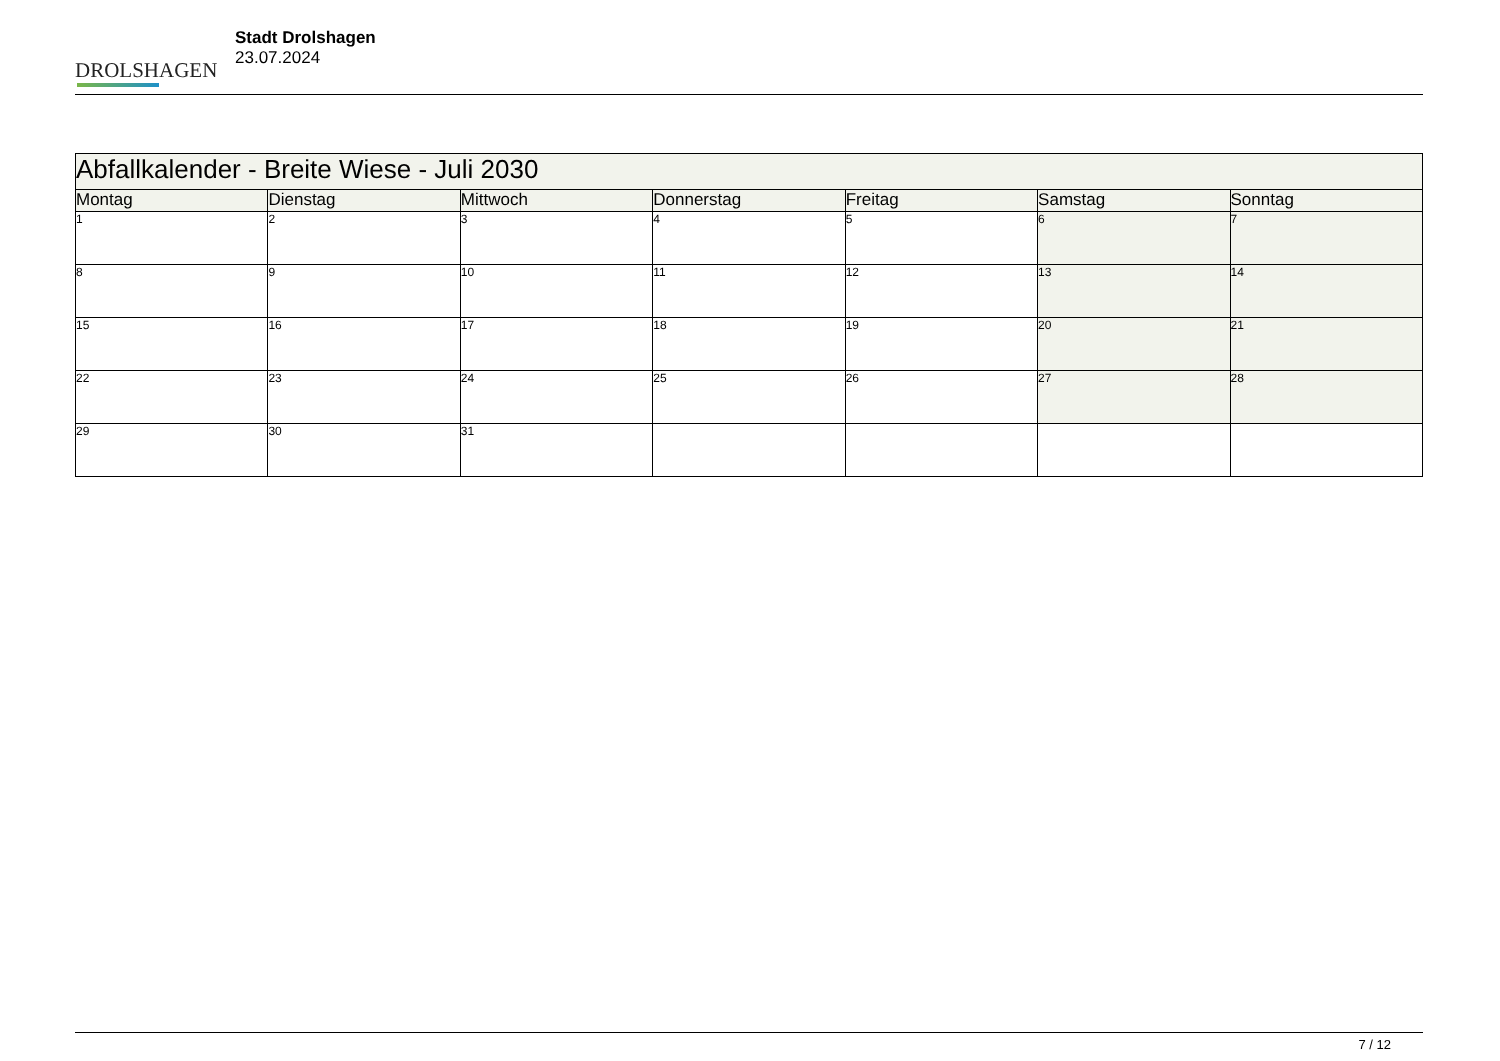DROLSHAGEN
Stadt Drolshagen
23.07.2024
| Abfallkalender - Breite Wiese - Juli 2030 | | | | | | |
| --- | --- | --- | --- | --- | --- | --- |
| Montag | Dienstag | Mittwoch | Donnerstag | Freitag | Samstag | Sonntag |
| 1 | 2 | 3 | 4 | 5 | 6 | 7 |
| 8 | 9 | 10 | 11 | 12 | 13 | 14 |
| 15 | 16 | 17 | 18 | 19 | 20 | 21 |
| 22 | 23 | 24 | 25 | 26 | 27 | 28 |
| 29 | 30 | 31 | | | | |
7 / 12